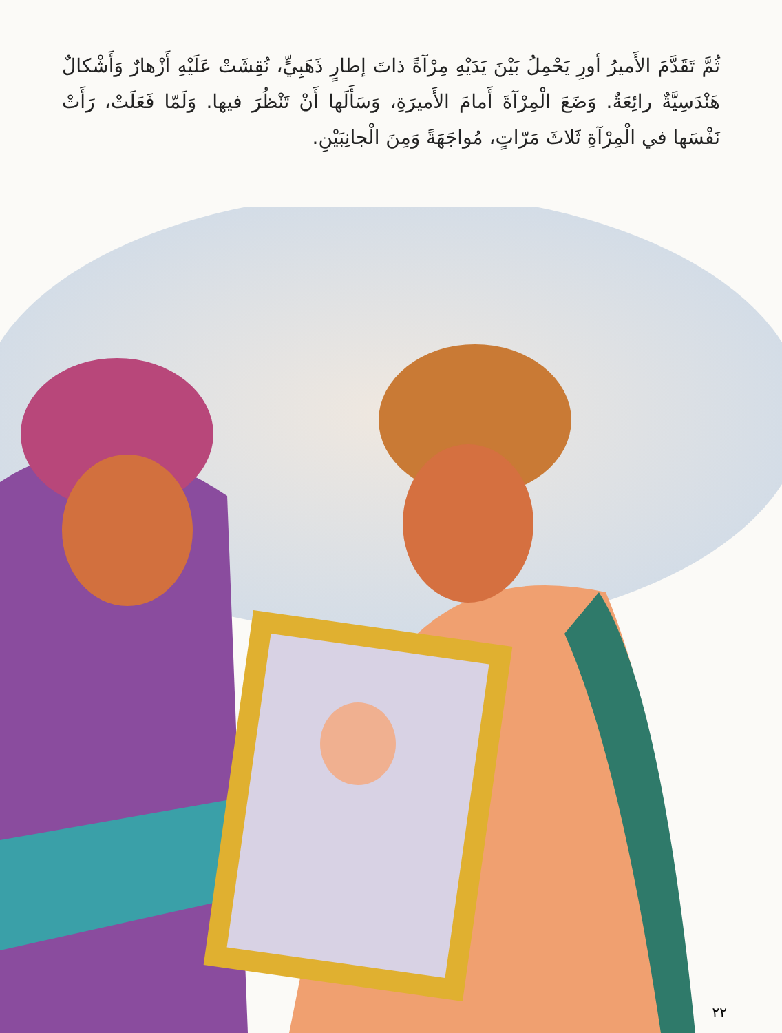ثُمَّ تَقَدَّمَ الأَميرُ أورِ يَحْمِلُ بَيْنَ يَدَيْهِ مِرْآةً ذاتَ إطارٍ ذَهَبِيٍّ، نُقِشَتْ عَلَيْهِ أَزْهارٌ وَأَشْكالٌ هَنْدَسِيَّةٌ رائِعَةٌ. وَضَعَ الْمِرْآةَ أَمامَ الأَميرَةِ، وَسَأَلَها أَنْ تَنْظُرَ فيها. وَلَمّا فَعَلَتْ، رَأَتْ نَفْسَها في الْمِرْآةِ ثَلاثَ مَرّاتٍ، مُواجَهَةً وَمِنَ الْجانِبَيْنِ.
٢٢